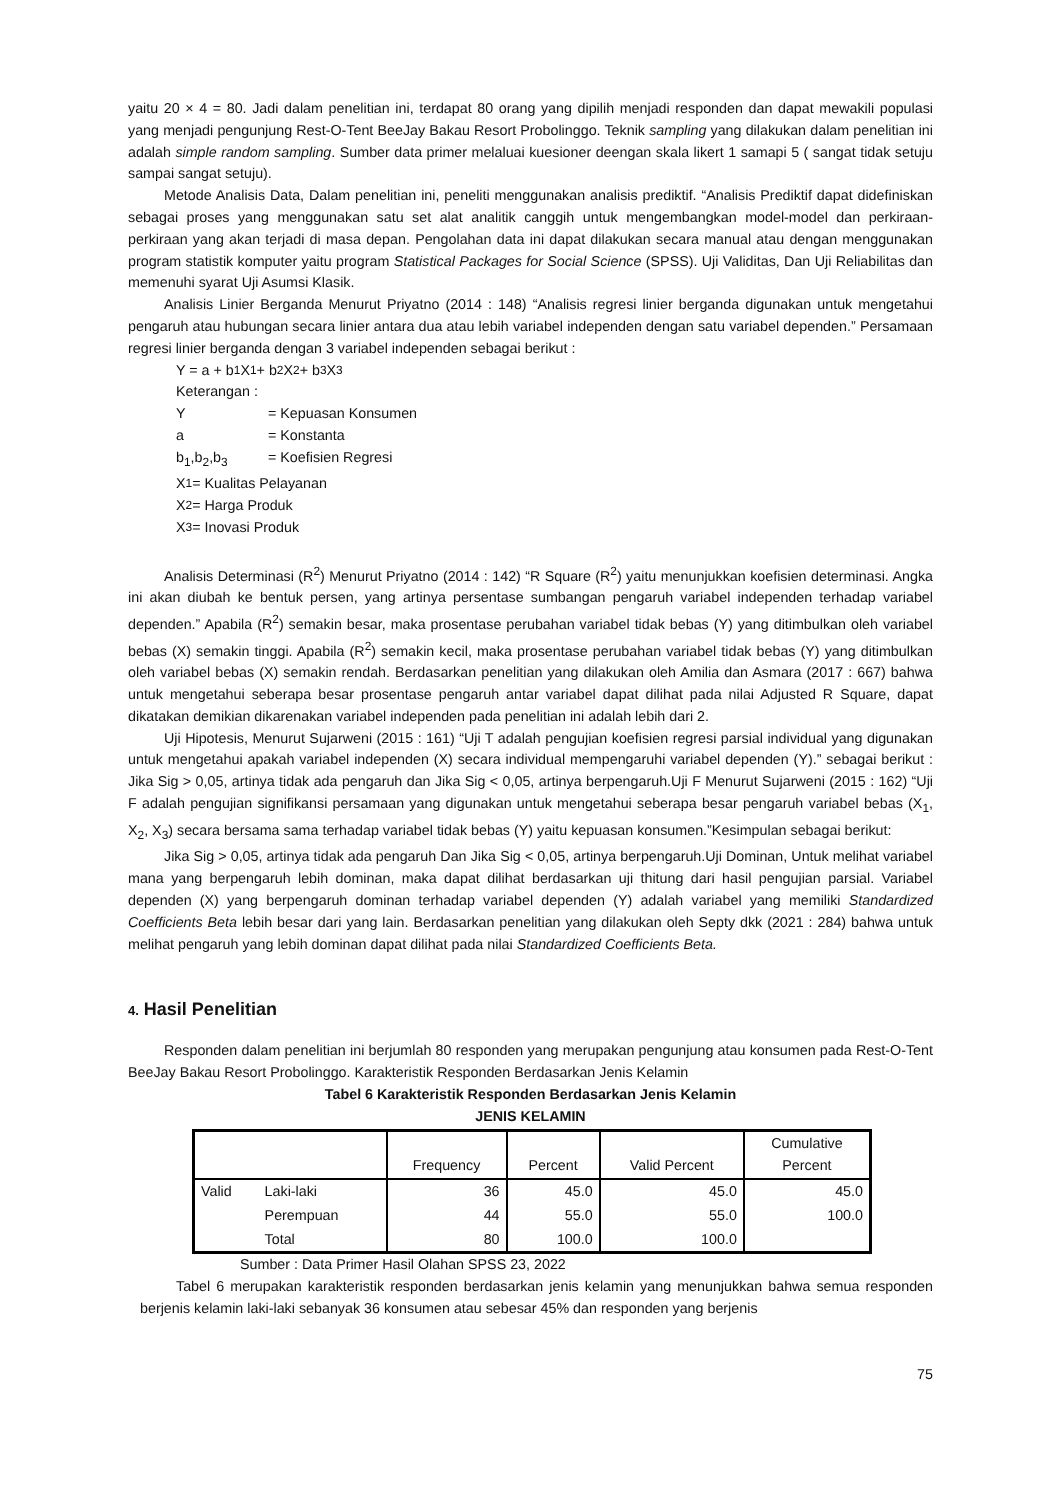yaitu 20 × 4 = 80. Jadi dalam penelitian ini, terdapat 80 orang yang dipilih menjadi responden dan dapat mewakili populasi yang menjadi pengunjung Rest-O-Tent BeeJay Bakau Resort Probolinggo. Teknik sampling yang dilakukan dalam penelitian ini adalah simple random sampling. Sumber data primer melaluai kuesioner deengan skala likert 1 samapi 5 ( sangat tidak setuju sampai sangat setuju).
Metode Analisis Data, Dalam penelitian ini, peneliti menggunakan analisis prediktif. “Analisis Prediktif dapat didefiniskan sebagai proses yang menggunakan satu set alat analitik canggih untuk mengembangkan model-model dan perkiraan-perkiraan yang akan terjadi di masa depan. Pengolahan data ini dapat dilakukan secara manual atau dengan menggunakan program statistik komputer yaitu program Statistical Packages for Social Science (SPSS). Uji Validitas, Dan Uji Reliabilitas dan memenuhi syarat Uji Asumsi Klasik.
Analisis Linier Berganda Menurut Priyatno (2014 : 148) “Analisis regresi linier berganda digunakan untuk mengetahui pengaruh atau hubungan secara linier antara dua atau lebih variabel independen dengan satu variabel dependen.” Persamaan regresi linier berganda dengan 3 variabel independen sebagai berikut :
Y = a + b<sub>1</sub>X<sub>1</sub> + b<sub>2</sub>X<sub>2</sub> + b<sub>3</sub>X<sub>3</sub>
Keterangan :
Y = Kepuasan Konsumen
a = Konstanta
b<sub>1</sub>,b<sub>2</sub>,b<sub>3</sub> = Koefisien Regresi
X<sub>1</sub>= Kualitas Pelayanan
X<sub>2</sub>= Harga Produk
X<sub>3</sub>= Inovasi Produk
Analisis Determinasi (R<sup>2</sup>) Menurut Priyatno (2014 : 142) “R Square (R<sup>2</sup>) yaitu menunjukkan koefisien determinasi. Angka ini akan diubah ke bentuk persen, yang artinya persentase sumbangan pengaruh variabel independen terhadap variabel dependen.” Apabila (R<sup>2</sup>) semakin besar, maka prosentase perubahan variabel tidak bebas (Y) yang ditimbulkan oleh variabel bebas (X) semakin tinggi. Apabila (R<sup>2</sup>) semakin kecil, maka prosentase perubahan variabel tidak bebas (Y) yang ditimbulkan oleh variabel bebas (X) semakin rendah. Berdasarkan penelitian yang dilakukan oleh Amilia dan Asmara (2017 : 667) bahwa untuk mengetahui seberapa besar prosentase pengaruh antar variabel dapat dilihat pada nilai Adjusted R Square, dapat dikatakan demikian dikarenakan variabel independen pada penelitian ini adalah lebih dari 2.
Uji Hipotesis, Menurut Sujarweni (2015 : 161) “Uji T adalah pengujian koefisien regresi parsial individual yang digunakan untuk mengetahui apakah variabel independen (X) secara individual mempengaruhi variabel dependen (Y).” sebagai berikut : Jika Sig > 0,05, artinya tidak ada pengaruh dan Jika Sig < 0,05, artinya berpengaruh.Uji F Menurut Sujarweni (2015 : 162) “Uji F adalah pengujian signifikansi persamaan yang digunakan untuk mengetahui seberapa besar pengaruh variabel bebas (X<sub>1</sub>, X<sub>2</sub>, X<sub>3</sub>) secara bersama sama terhadap variabel tidak bebas (Y) yaitu kepuasan konsumen.”Kesimpulan sebagai berikut:
Jika Sig > 0,05, artinya tidak ada pengaruh Dan Jika Sig < 0,05, artinya berpengaruh.Uji Dominan, Untuk melihat variabel mana yang berpengaruh lebih dominan, maka dapat dilihat berdasarkan uji thitung dari hasil pengujian parsial. Variabel dependen (X) yang berpengaruh dominan terhadap variabel dependen (Y) adalah variabel yang memiliki Standardized Coefficients Beta lebih besar dari yang lain. Berdasarkan penelitian yang dilakukan oleh Septy dkk (2021 : 284) bahwa untuk melihat pengaruh yang lebih dominan dapat dilihat pada nilai Standardized Coefficients Beta.
4. Hasil Penelitian
Responden dalam penelitian ini berjumlah 80 responden yang merupakan pengunjung atau konsumen pada Rest-O-Tent BeeJay Bakau Resort Probolinggo. Karakteristik Responden Berdasarkan Jenis Kelamin
Tabel 6 Karakteristik Responden Berdasarkan Jenis Kelamin
JENIS KELAMIN
| | | Frequency | Percent | Valid Percent | Cumulative Percent |
| --- | --- | --- | --- | --- | --- |
| Valid | Laki-laki | 36 | 45.0 | 45.0 | 45.0 |
| | Perempuan | 44 | 55.0 | 55.0 | 100.0 |
| | Total | 80 | 100.0 | 100.0 | |
Sumber : Data Primer Hasil Olahan SPSS 23, 2022
Tabel 6 merupakan karakteristik responden berdasarkan jenis kelamin yang menunjukkan bahwa semua responden berjenis kelamin laki-laki sebanyak 36 konsumen atau sebesar 45% dan responden yang berjenis
75